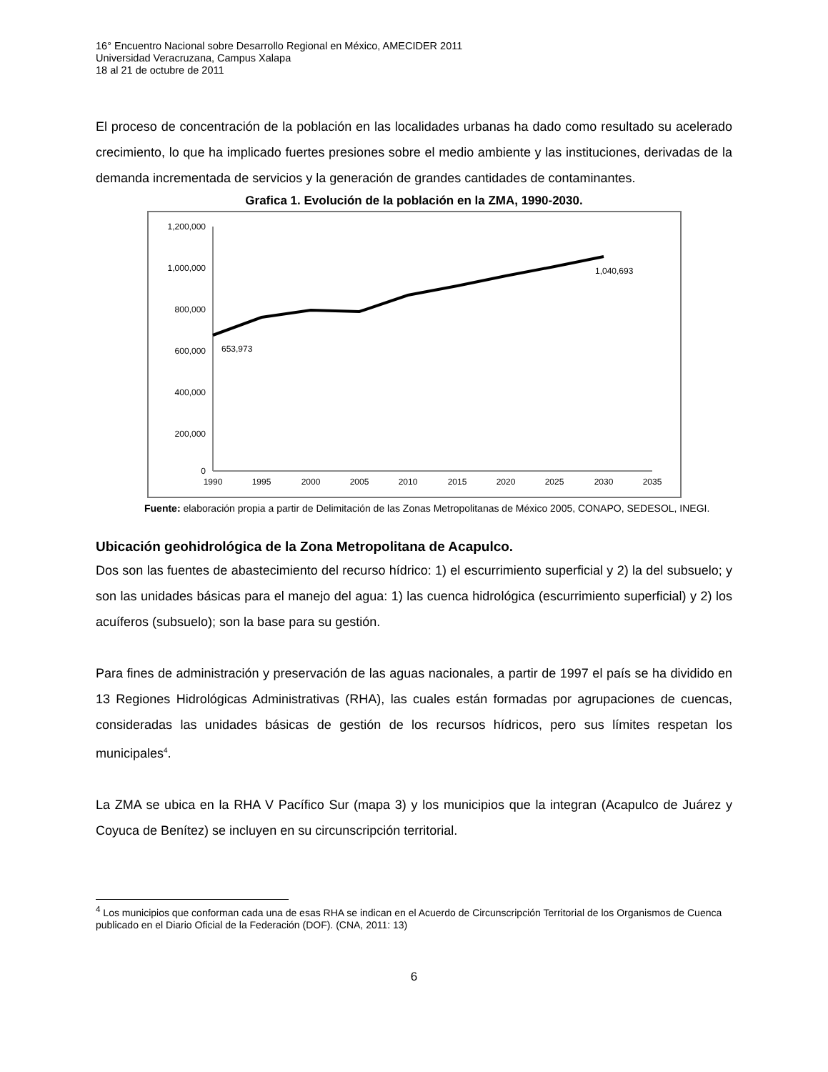16° Encuentro Nacional sobre Desarrollo Regional en México, AMECIDER 2011
Universidad Veracruzana, Campus Xalapa
18 al 21 de octubre de 2011
El proceso de concentración de la población en las localidades urbanas ha dado como resultado su acelerado crecimiento, lo que ha implicado fuertes presiones sobre el medio ambiente y las instituciones, derivadas de la demanda incrementada de servicios y la generación de grandes cantidades de contaminantes.
Grafica 1. Evolución de la población en la ZMA, 1990-2030.
1,200,000
1,000,000
800,000
600,000
400,000
200,000
0
1990
1995
2000
2005
2010
2015
2020
2025
2030
2035
653,973
1,040,693
Fuente: elaboración propia a partir de Delimitación de las Zonas Metropolitanas de México 2005, CONAPO, SEDESOL, INEGI.
Ubicación geohidrológica de la Zona Metropolitana de Acapulco.
Dos son las fuentes de abastecimiento del recurso hídrico: 1) el escurrimiento superficial y 2) la del subsuelo; y son las unidades básicas para el manejo del agua: 1) las cuenca hidrológica (escurrimiento superficial) y 2) los acuíferos (subsuelo); son la base para su gestión.
Para fines de administración y preservación de las aguas nacionales, a partir de 1997 el país se ha dividido en 13 Regiones Hidrológicas Administrativas (RHA), las cuales están formadas por agrupaciones de cuencas, consideradas las unidades básicas de gestión de los recursos hídricos, pero sus límites respetan los municipales<sup>4</sup>.
La ZMA se ubica en la RHA V Pacífico Sur (mapa 3) y los municipios que la integran (Acapulco de Juárez y Coyuca de Benítez) se incluyen en su circunscripción territorial.
<sup>4</sup> Los municipios que conforman cada una de esas RHA se indican en el Acuerdo de Circunscripción Territorial de los Organismos de Cuenca publicado en el Diario Oficial de la Federación (DOF). (CNA, 2011: 13)
6